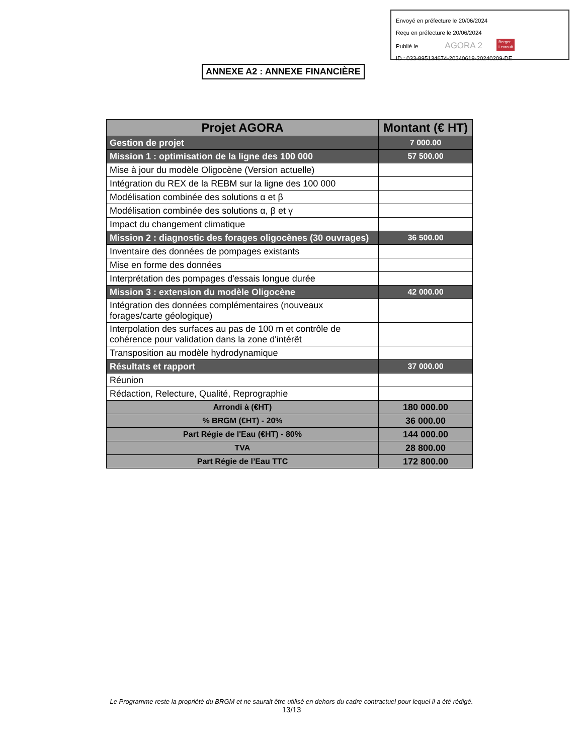Envoyé en préfecture le 20/06/2024
Reçu en préfecture le 20/06/2024
Publié le AGORA 2 Berger
Levrault
ID : 033-895134674-20240619-20240209-DE
ANNEXE A2 : ANNEXE FINANCIÈRE
| Projet AGORA | Montant (€ HT) |
| --- | --- |
| Gestion de projet | 7 000.00 |
| Mission 1 : optimisation de la ligne des 100 000 | 57 500.00 |
| Mise à jour du modèle Oligocène (Version actuelle) | |
| Intégration du REX de la REBM sur la ligne des 100 000 | |
| Modélisation combinée des solutions α et β | |
| Modélisation combinée des solutions α, β et γ | |
| Impact du changement climatique | |
| Mission 2 : diagnostic des forages oligocènes (30 ouvrages) | 36 500.00 |
| Inventaire des données de pompages existants | |
| Mise en forme des données | |
| Interprétation des pompages d'essais longue durée | |
| Mission 3 : extension du modèle Oligocène | 42 000.00 |
| Intégration des données complémentaires (nouveaux forages/carte géologique) | |
| Interpolation des surfaces au pas de 100 m et contrôle de cohérence pour validation dans la zone d'intérêt | |
| Transposition au modèle hydrodynamique | |
| Résultats et rapport | 37 000.00 |
| Réunion | |
| Rédaction, Relecture, Qualité, Reprographie | |
| Arrondi à (€HT) | 180 000.00 |
| % BRGM (€HT) - 20% | 36 000.00 |
| Part Régie de l'Eau (€HT) - 80% | 144 000.00 |
| TVA | 28 800.00 |
| Part Régie de l’Eau TTC | 172 800.00 |
Le Programme reste la propriété du BRGM et ne saurait être utilisé en dehors du cadre contractuel pour lequel il a été rédigé.
13/13